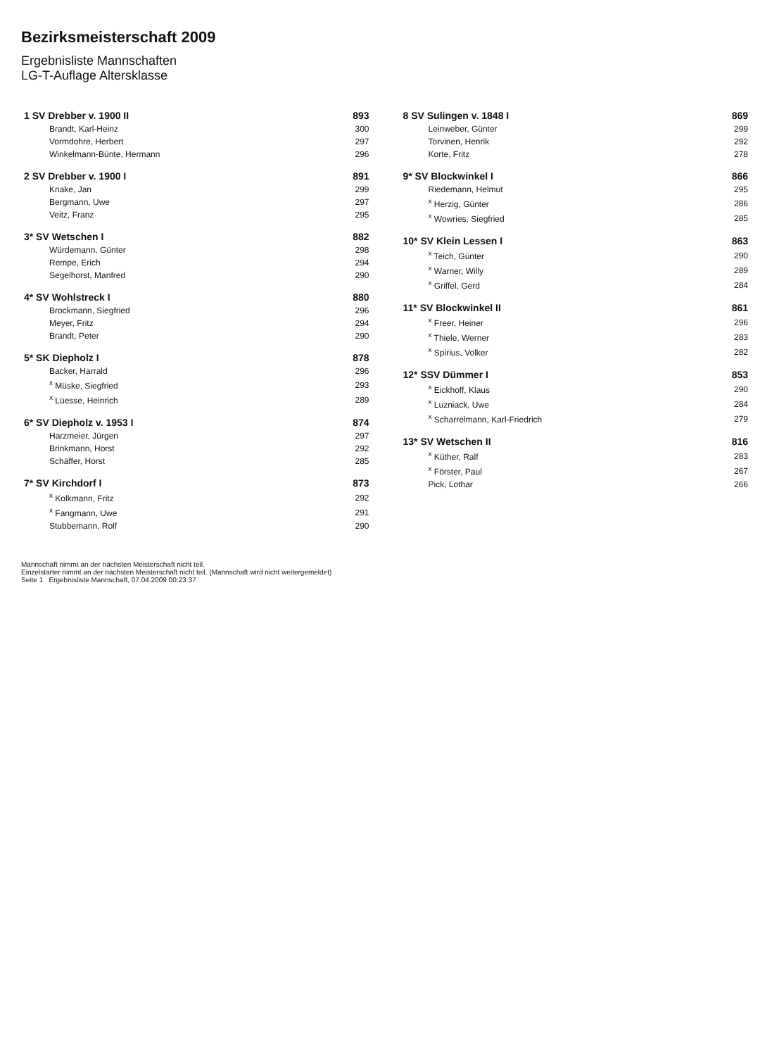Bezirksmeisterschaft 2009
Ergebnisliste Mannschaften
LG-T-Auflage Altersklasse
| 1 SV Drebber v. 1900 II | 893 |
| Brandt, Karl-Heinz | 300 |
| Vormdohre, Herbert | 297 |
| Winkelmann-Bünte, Hermann | 296 |
| 2 SV Drebber v. 1900 I | 891 |
| Knake, Jan | 299 |
| Bergmann, Uwe | 297 |
| Veitz, Franz | 295 |
| 3* SV Wetschen I | 882 |
| Würdemann, Günter | 298 |
| Rempe, Erich | 294 |
| Segelhorst, Manfred | 290 |
| 4* SV Wohlstreck I | 880 |
| Brockmann, Siegfried | 296 |
| Meyer, Fritz | 294 |
| Brandt, Peter | 290 |
| 5* SK Diepholz I | 878 |
| Backer, Harrald | 296 |
| <sup>x</sup> Müske, Siegfried | 293 |
| <sup>x</sup> Lüesse, Heinrich | 289 |
| 6* SV Diepholz v. 1953 I | 874 |
| Harzmeier, Jürgen | 297 |
| Brinkmann, Horst | 292 |
| Schäffer, Horst | 285 |
| 7* SV Kirchdorf I | 873 |
| <sup>x</sup> Kolkmann, Fritz | 292 |
| <sup>x</sup> Fangmann, Uwe | 291 |
| Stubbemann, Rolf | 290 |
| 8 SV Sulingen v. 1848 I | 869 |
| Leinweber, Günter | 299 |
| Torvinen, Henrik | 292 |
| Korte, Fritz | 278 |
| 9* SV Blockwinkel I | 866 |
| Riedemann, Helmut | 295 |
| <sup>x</sup> Herzig, Günter | 286 |
| <sup>x</sup> Wowries, Siegfried | 285 |
| 10* SV Klein Lessen I | 863 |
| <sup>x</sup> Teich, Günter | 290 |
| <sup>x</sup> Warner, Willy | 289 |
| <sup>x</sup> Griffel, Gerd | 284 |
| 11* SV Blockwinkel II | 861 |
| <sup>x</sup> Freer, Heiner | 296 |
| <sup>x</sup> Thiele, Werner | 283 |
| <sup>x</sup> Spirius, Volker | 282 |
| 12* SSV Dümmer I | 853 |
| <sup>x</sup> Eickhoff, Klaus | 290 |
| <sup>x</sup> Luzniack, Uwe | 284 |
| <sup>x</sup> Scharrelmann, Karl-Friedrich | 279 |
| 13* SV Wetschen II | 816 |
| <sup>x</sup> Küther, Ralf | 283 |
| <sup>x</sup> Förster, Paul | 267 |
| Pick, Lothar | 266 |
Mannschaft nimmt an der nächsten Meisterschaft nicht teil.
Einzelstarter nimmt an der nächsten Meisterschaft nicht teil. (Mannschaft wird nicht weitergemeldet)
Seite 1 Ergebnisliste Mannschaft, 07.04.2009 00:23:37